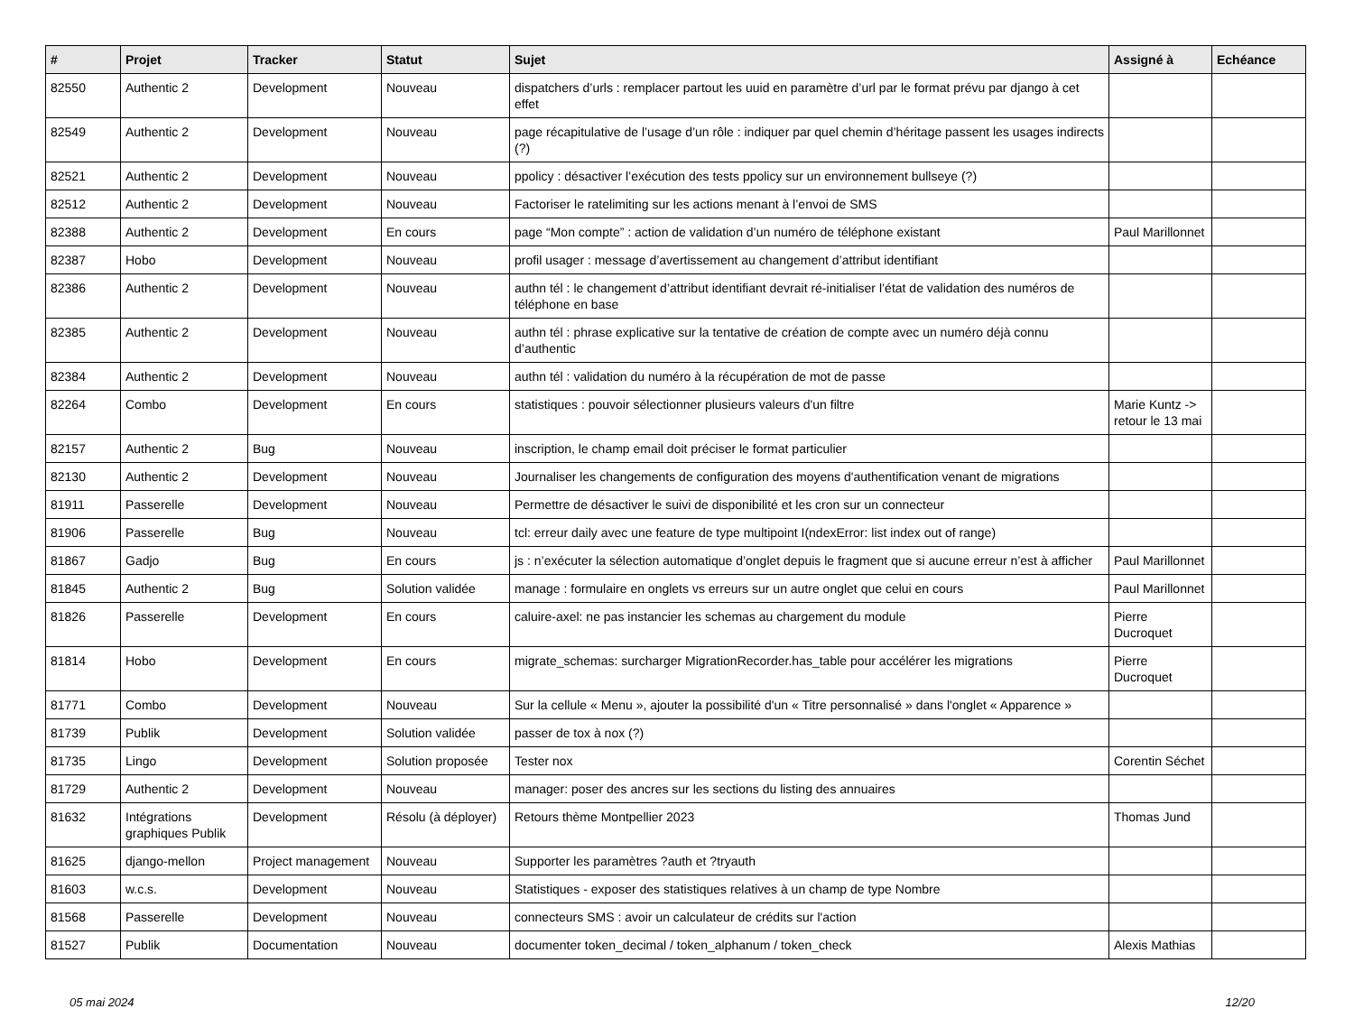| # | Projet | Tracker | Statut | Sujet | Assigné à | Echéance |
| --- | --- | --- | --- | --- | --- | --- |
| 82550 | Authentic 2 | Development | Nouveau | dispatchers d’urls : remplacer partout les uuid en paramètre d’url par le format prévu par django à cet effet | | |
| 82549 | Authentic 2 | Development | Nouveau | page récapitulative de l’usage d’un rôle : indiquer par quel chemin d’héritage passent les usages indirects (?) | | |
| 82521 | Authentic 2 | Development | Nouveau | ppolicy : désactiver l’exécution des tests ppolicy sur un environnement bullseye (?) | | |
| 82512 | Authentic 2 | Development | Nouveau | Factoriser le ratelimiting sur les actions menant à l’envoi de SMS | | |
| 82388 | Authentic 2 | Development | En cours | page “Mon compte” : action de validation d’un numéro de téléphone existant | Paul Marillonnet | |
| 82387 | Hobo | Development | Nouveau | profil usager : message d’avertissement au changement d’attribut identifiant | | |
| 82386 | Authentic 2 | Development | Nouveau | authn tél : le changement d’attribut identifiant devrait ré-initialiser l’état de validation des numéros de téléphone en base | | |
| 82385 | Authentic 2 | Development | Nouveau | authn tél : phrase explicative sur la tentative de création de compte avec un numéro déjà connu d’authentic | | |
| 82384 | Authentic 2 | Development | Nouveau | authn tél : validation du numéro à la récupération de mot de passe | | |
| 82264 | Combo | Development | En cours | statistiques : pouvoir sélectionner plusieurs valeurs d'un filtre | Marie Kuntz -> retour le 13 mai | |
| 82157 | Authentic 2 | Bug | Nouveau | inscription, le champ email doit préciser le format particulier | | |
| 82130 | Authentic 2 | Development | Nouveau | Journaliser les changements de configuration des moyens d'authentification venant de migrations | | |
| 81911 | Passerelle | Development | Nouveau | Permettre de désactiver le suivi de disponibilité et les cron sur un connecteur | | |
| 81906 | Passerelle | Bug | Nouveau | tcl: erreur daily avec une feature de type multipoint I(ndexError: list index out of range) | | |
| 81867 | Gadjo | Bug | En cours | js : n’exécuter la sélection automatique d’onglet depuis le fragment que si aucune erreur n’est à afficher | Paul Marillonnet | |
| 81845 | Authentic 2 | Bug | Solution validée | manage : formulaire en onglets vs erreurs sur un autre onglet que celui en cours | Paul Marillonnet | |
| 81826 | Passerelle | Development | En cours | caluire-axel: ne pas instancier les schemas au chargement du module | Pierre Ducroquet | |
| 81814 | Hobo | Development | En cours | migrate_schemas: surcharger MigrationRecorder.has_table pour accélérer les migrations | Pierre Ducroquet | |
| 81771 | Combo | Development | Nouveau | Sur la cellule « Menu », ajouter la possibilité d'un « Titre personnalisé » dans l'onglet « Apparence » | | |
| 81739 | Publik | Development | Solution validée | passer de tox à nox (?) | | |
| 81735 | Lingo | Development | Solution proposée | Tester nox | Corentin Séchet | |
| 81729 | Authentic 2 | Development | Nouveau | manager: poser des ancres sur les sections du listing des annuaires | | |
| 81632 | Intégrations graphiques Publik | Development | Résolu (à déployer) | Retours thème Montpellier 2023 | Thomas Jund | |
| 81625 | django-mellon | Project management | Nouveau | Supporter les paramètres ?auth et ?tryauth | | |
| 81603 | w.c.s. | Development | Nouveau | Statistiques - exposer des statistiques relatives à un champ de type Nombre | | |
| 81568 | Passerelle | Development | Nouveau | connecteurs SMS : avoir un calculateur de crédits sur l'action | | |
| 81527 | Publik | Documentation | Nouveau | documenter token_decimal / token_alphanum / token_check | Alexis Mathias | |
05 mai 2024 12/20